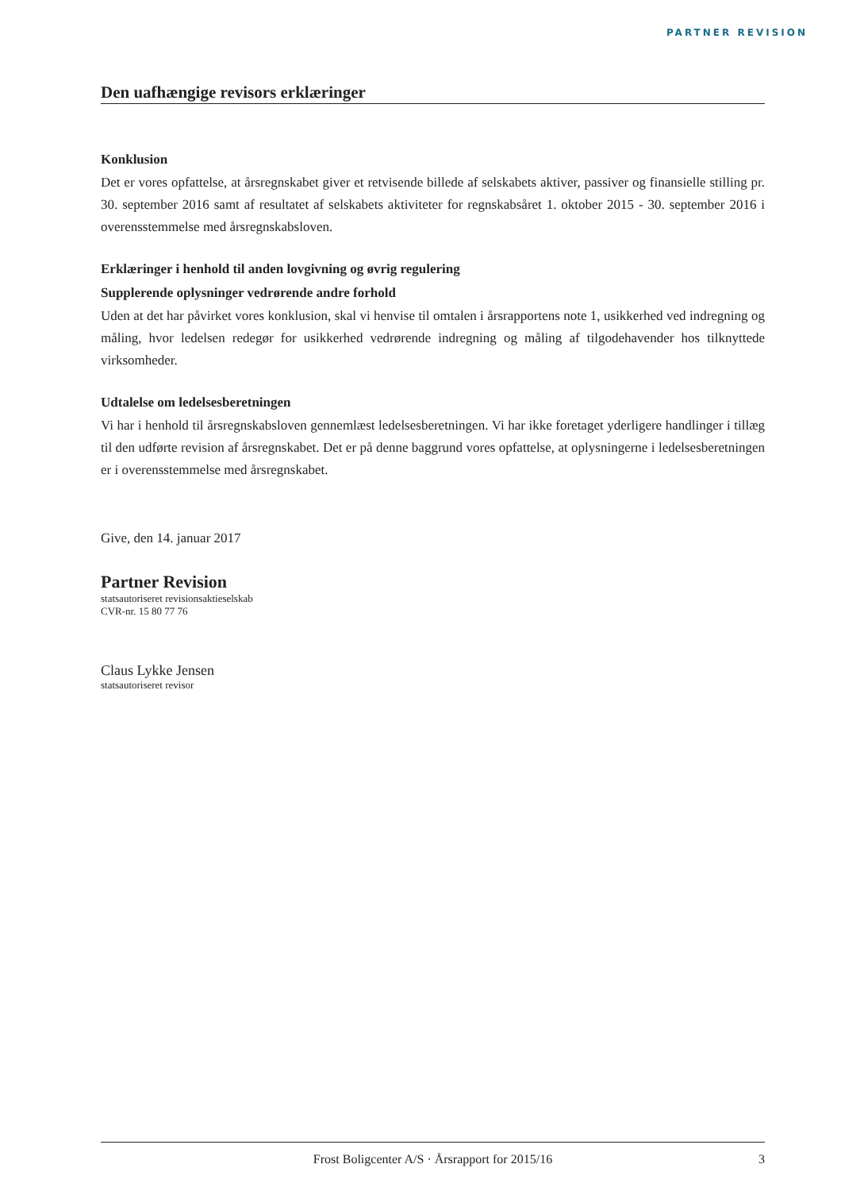PARTNER REVISION
Den uafhængige revisors erklæringer
Konklusion
Det er vores opfattelse, at årsregnskabet giver et retvisende billede af selskabets aktiver, passiver og finansielle stilling pr. 30. september 2016 samt af resultatet af selskabets aktiviteter for regnskabsåret 1. oktober 2015 - 30. september 2016 i overensstemmelse med årsregnskabsloven.
Erklæringer i henhold til anden lovgivning og øvrig regulering
Supplerende oplysninger vedrørende andre forhold
Uden at det har påvirket vores konklusion, skal vi henvise til omtalen i årsrapportens note 1, usikkerhed ved indregning og måling, hvor ledelsen redegør for usikkerhed vedrørende indregning og måling af tilgodehavender hos tilknyttede virksomheder.
Udtalelse om ledelsesberetningen
Vi har i henhold til årsregnskabsloven gennemlæst ledelsesberetningen. Vi har ikke foretaget yderligere handlinger i tillæg til den udførte revision af årsregnskabet. Det er på denne baggrund vores opfattelse, at oplysningerne i ledelsesberetningen er i overensstemmelse med årsregnskabet.
Give, den 14. januar 2017
Partner Revision
statsautoriseret revisionsaktieselskab
CVR-nr. 15 80 77 76
Claus Lykke Jensen
statsautoriseret revisor
Frost Boligcenter A/S · Årsrapport for 2015/16 3